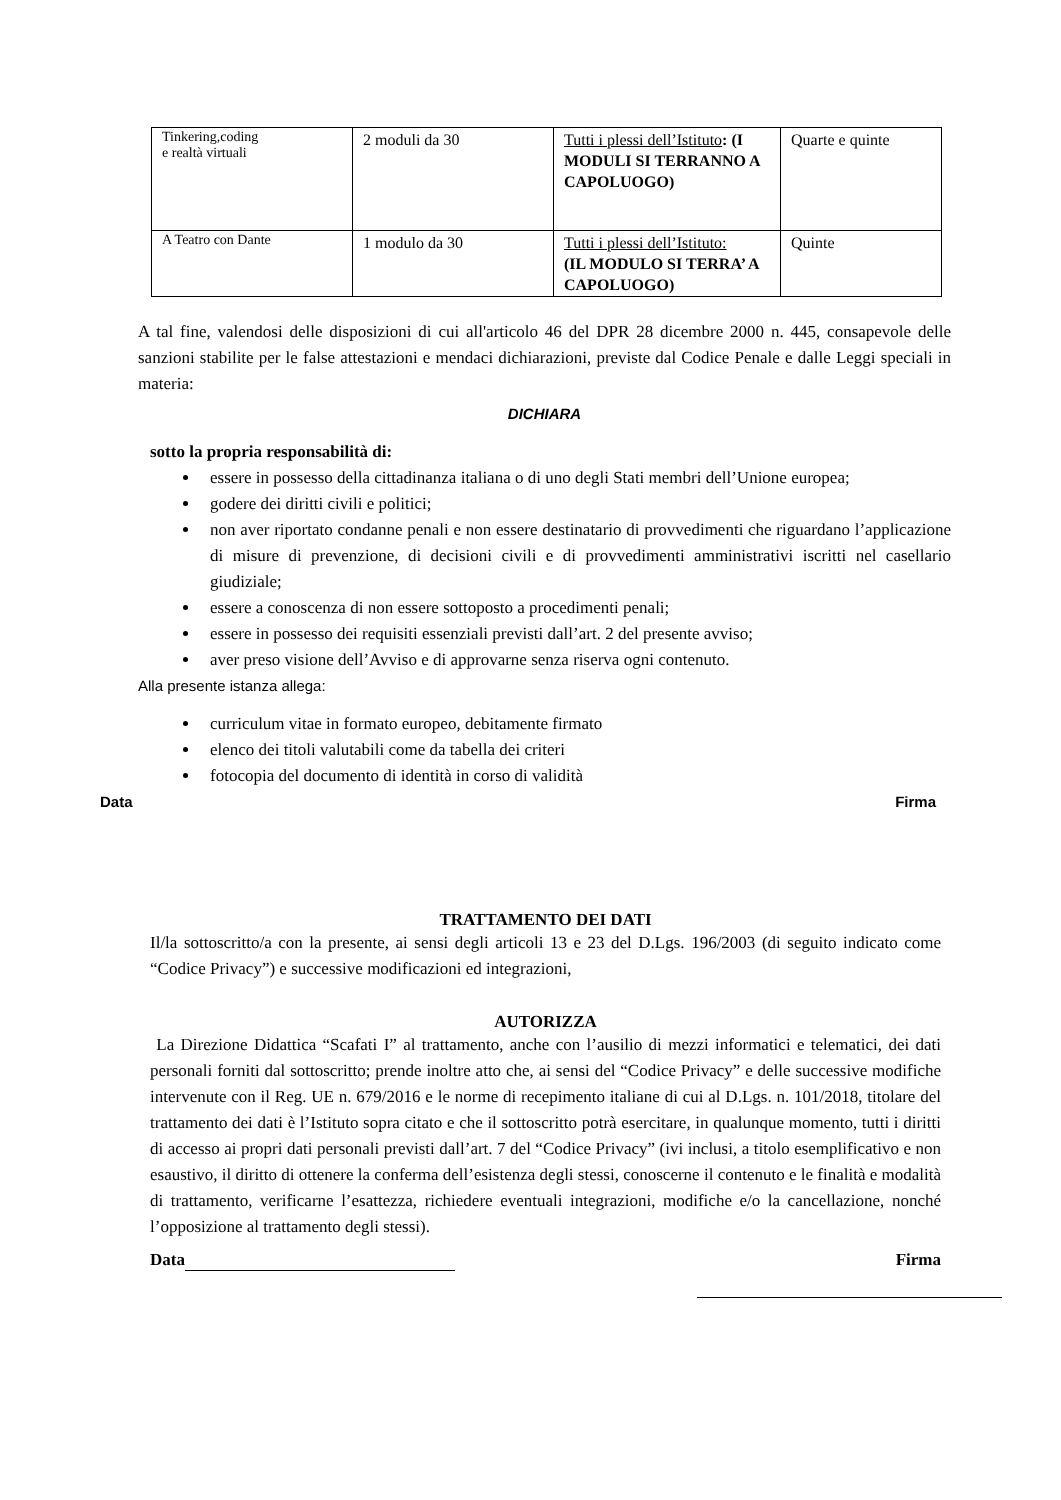| Tinkering,coding e realtà virtuali | 2 moduli da 30 | Tutti i plessi dell’Istituto : (I MODULI SI TERRANNO A CAPOLUOGO) | Quarte e quinte |
| A Teatro con Dante | 1 modulo da 30 | Tutti i plessi dell’Istituto: (IL MODULO SI TERRA’ A CAPOLUOGO) | Quinte |
A tal fine, valendosi delle disposizioni di cui all'articolo 46 del DPR 28 dicembre 2000 n. 445, consapevole delle sanzioni stabilite per le false attestazioni e mendaci dichiarazioni, previste dal Codice Penale e dalle Leggi speciali in materia:
DICHIARA
sotto la propria responsabilità di:
essere in possesso della cittadinanza italiana o di uno degli Stati membri dell’Unione europea;
godere dei diritti civili e politici;
non aver riportato condanne penali e non essere destinatario di provvedimenti che riguardano l’applicazione di misure di prevenzione, di decisioni civili e di provvedimenti amministrativi iscritti nel casellario giudiziale;
essere a conoscenza di non essere sottoposto a procedimenti penali;
essere in possesso dei requisiti essenziali previsti dall’art. 2 del presente avviso;
aver preso visione dell’Avviso e di approvarne senza riserva ogni contenuto.
Alla presente istanza allega:
curriculum vitae in formato europeo, debitamente firmato
elenco dei titoli valutabili come da tabella dei criteri
fotocopia del documento di identità in corso di validità
Data Firma
TRATTAMENTO DEI DATI
Il/la sottoscritto/a con la presente, ai sensi degli articoli 13 e 23 del D.Lgs. 196/2003 (di seguito indicato come “Codice Privacy”) e successive modificazioni ed integrazioni,
AUTORIZZA
La Direzione Didattica “Scafati I” al trattamento, anche con l’ausilio di mezzi informatici e telematici, dei dati personali forniti dal sottoscritto; prende inoltre atto che, ai sensi del “Codice Privacy” e delle successive modifiche intervenute con il Reg. UE n. 679/2016 e le norme di recepimento italiane di cui al D.Lgs. n. 101/2018, titolare del trattamento dei dati è l’Istituto sopra citato e che il sottoscritto potrà esercitare, in qualunque momento, tutti i diritti di accesso ai propri dati personali previsti dall’art. 7 del “Codice Privacy” (ivi inclusi, a titolo esemplificativo e non esaustivo, il diritto di ottenere la conferma dell’esistenza degli stessi, conoscerne il contenuto e le finalità e modalità di trattamento, verificarne l’esattezza, richiedere eventuali integrazioni, modifiche e/o la cancellazione, nonché l’opposizione al trattamento degli stessi).
Data Firma